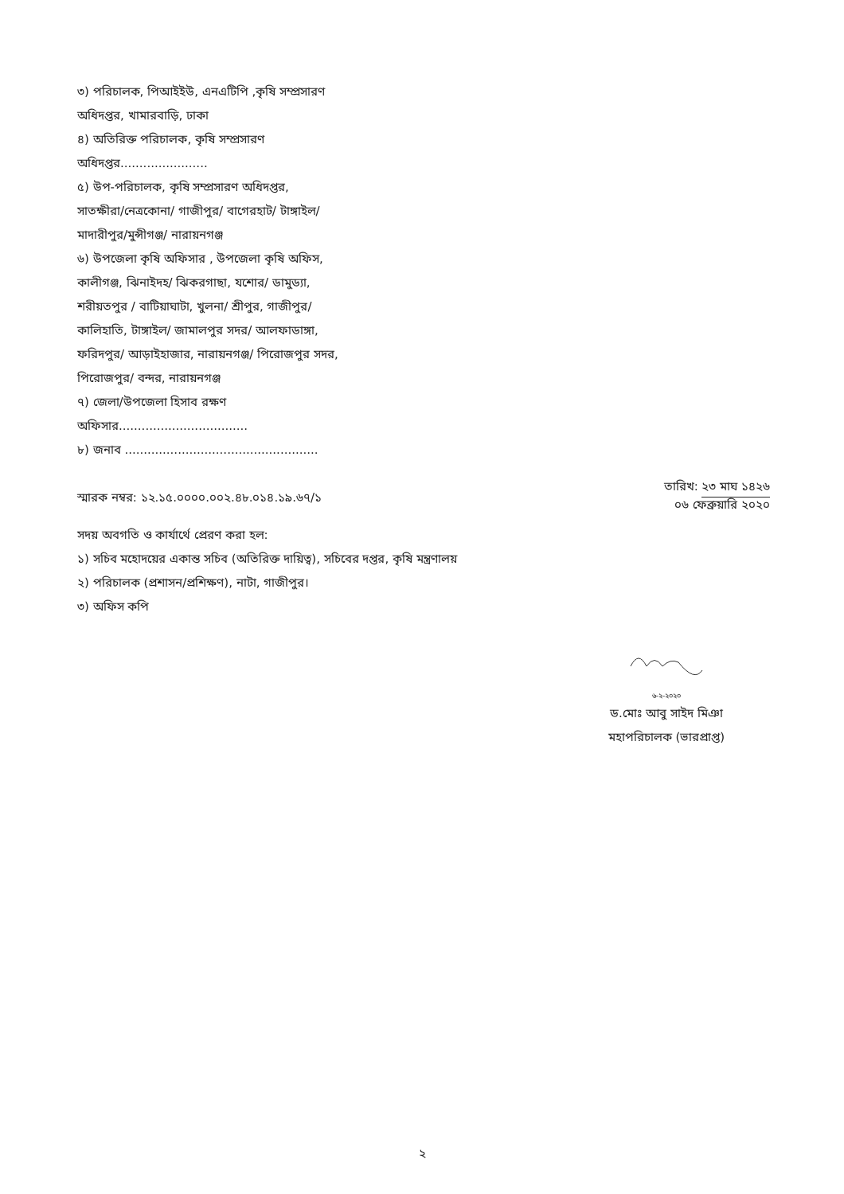৩) পরিচালক, পিআইইউ, এনএটিপি ,কৃষি সম্প্রসারণ
অধিদপ্তর, খামারবাড়ি, ঢাকা
৪) অতিরিক্ত পরিচালক, কৃষি সম্প্রসারণ
অধিদপ্তর.......................
৫) উপ-পরিচালক, কৃষি সম্প্রসারণ অধিদপ্তর,
সাতক্ষীরা/নেত্রকোনা/ গাজীপুর/ বাগেরহাট/ টাঙ্গাইল/
মাদারীপুর/মুন্সীগঞ্জ/ নারায়নগঞ্জ
৬) উপজেলা কৃষি অফিসার , উপজেলা কৃষি অফিস,
কালীগঞ্জ, ঝিনাইদহ/ ঝিকরগাছা, যশোর/ ডামুড্যা,
শরীয়তপুর / বাটিয়াঘাটা, খুলনা/ শ্রীপুর, গাজীপুর/
কালিহাতি, টাঙ্গাইল/ জামালপুর সদর/ আলফাডাঙ্গা,
ফরিদপুর/ আড়াইহাজার, নারায়নগঞ্জ/ পিরোজপুর সদর,
পিরোজপুর/ বন্দর, নারায়নগঞ্জ
৭) জেলা/উপজেলা হিসাব রক্ষণ
অফিসার..................................
৮) জনাব ...................................................
স্মারক নম্বর: ১২.১৫.০০০০.০০২.৪৮.০১৪.১৯.৬৭/১
তারিখ: ২৩ মাঘ ১৪২৬
০৬ ফেব্রুয়ারি ২০২০
সদয় অবগতি ও কার্যার্থে প্রেরণ করা হল:
১) সচিব মহোদয়ের একান্ত সচিব (অতিরিক্ত দায়িত্ব), সচিবের দপ্তর, কৃষি মন্ত্রণালয়
২) পরিচালক (প্রশাসন/প্রশিক্ষণ), নাটা, গাজীপুর।
৩) অফিস কপি
৬-২-২০২০
ড.মোঃ আবু সাইদ মিঞা
মহাপরিচালক (ভারপ্রাপ্ত)
২